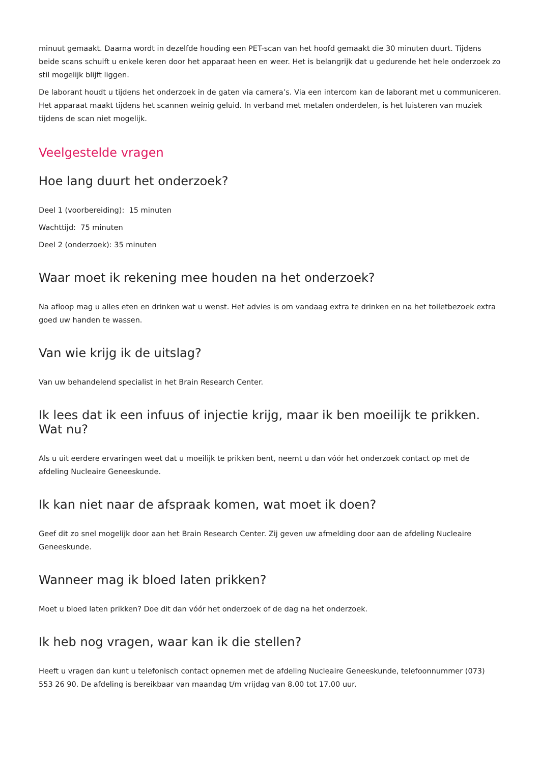minuut gemaakt. Daarna wordt in dezelfde houding een PET-scan van het hoofd gemaakt die 30 minuten duurt. Tijdens beide scans schuift u enkele keren door het apparaat heen en weer. Het is belangrijk dat u gedurende het hele onderzoek zo stil mogelijk blijft liggen.
De laborant houdt u tijdens het onderzoek in de gaten via camera’s. Via een intercom kan de laborant met u communiceren. Het apparaat maakt tijdens het scannen weinig geluid. In verband met metalen onderdelen, is het luisteren van muziek tijdens de scan niet mogelijk.
Veelgestelde vragen
Hoe lang duurt het onderzoek?
Deel 1 (voorbereiding): 15 minuten
Wachttijd: 75 minuten
Deel 2 (onderzoek): 35 minuten
Waar moet ik rekening mee houden na het onderzoek?
Na afloop mag u alles eten en drinken wat u wenst. Het advies is om vandaag extra te drinken en na het toiletbezoek extra goed uw handen te wassen.
Van wie krijg ik de uitslag?
Van uw behandelend specialist in het Brain Research Center.
Ik lees dat ik een infuus of injectie krijg, maar ik ben moeilijk te prikken. Wat nu?
Als u uit eerdere ervaringen weet dat u moeilijk te prikken bent, neemt u dan vóór het onderzoek contact op met de afdeling Nucleaire Geneeskunde.
Ik kan niet naar de afspraak komen, wat moet ik doen?
Geef dit zo snel mogelijk door aan het Brain Research Center. Zij geven uw afmelding door aan de afdeling Nucleaire Geneeskunde.
Wanneer mag ik bloed laten prikken?
Moet u bloed laten prikken? Doe dit dan vóór het onderzoek of de dag na het onderzoek.
Ik heb nog vragen, waar kan ik die stellen?
Heeft u vragen dan kunt u telefonisch contact opnemen met de afdeling Nucleaire Geneeskunde, telefoonnummer (073) 553 26 90. De afdeling is bereikbaar van maandag t/m vrijdag van 8.00 tot 17.00 uur.